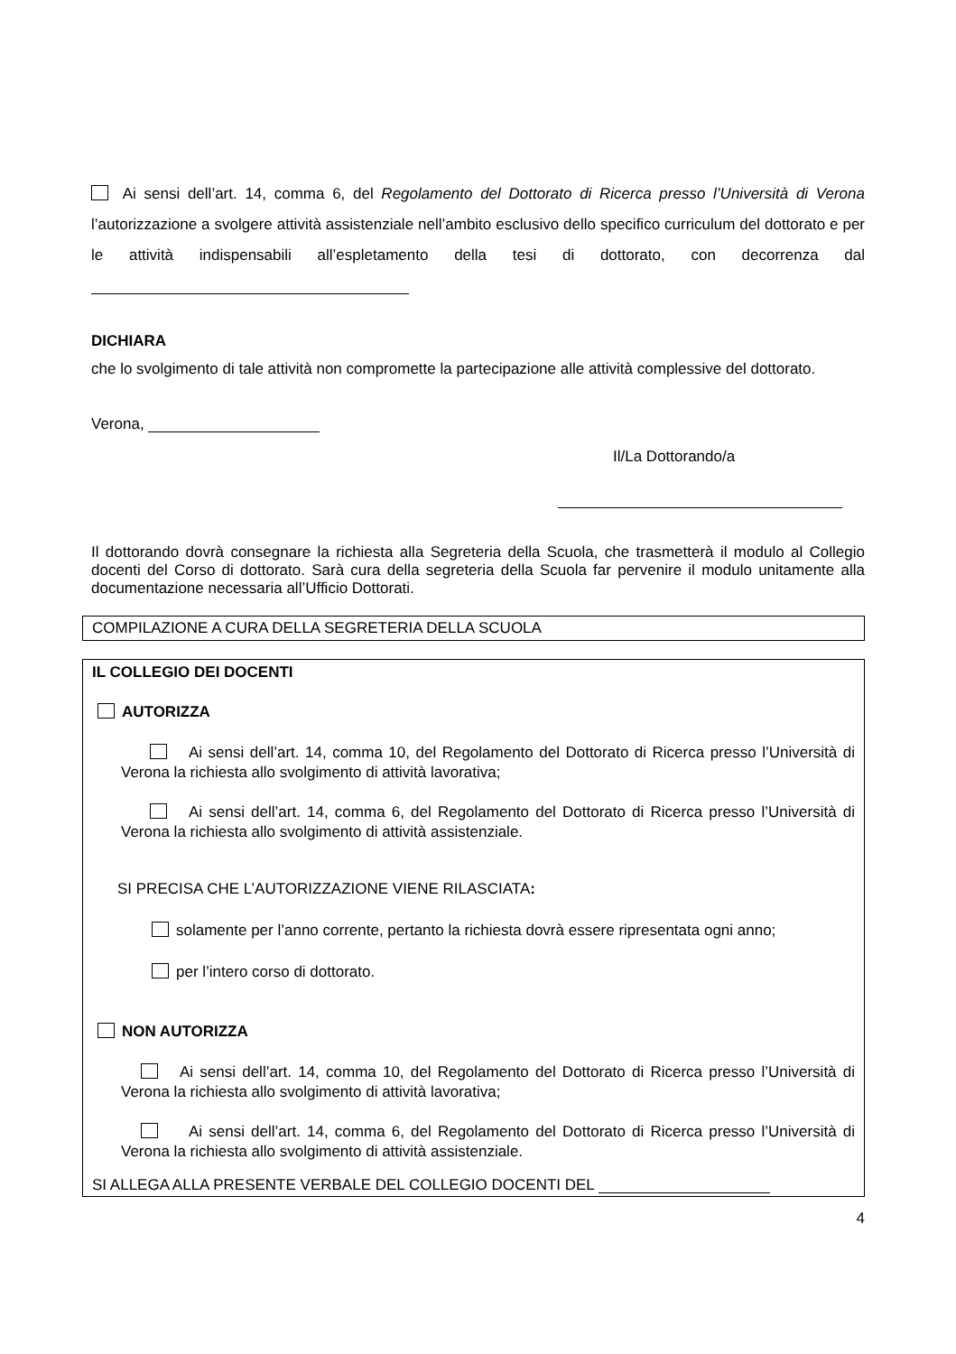Ai sensi dell’art. 14, comma 6, del Regolamento del Dottorato di Ricerca presso l’Università di Verona l’autorizzazione a svolgere attività assistenziale nell’ambito esclusivo dello specifico curriculum del dottorato e per le attività indispensabili all’espletamento della tesi di dottorato, con decorrenza dal
DICHIARA
che lo svolgimento di tale attività non compromette la partecipazione alle attività complessive del dottorato.
Verona,
Il/La Dottorando/a
Il dottorando dovrà consegnare la richiesta alla Segreteria della Scuola, che trasmetterà il modulo al Collegio docenti del Corso di dottorato. Sarà cura della segreteria della Scuola far pervenire il modulo unitamente alla documentazione necessaria all’Ufficio Dottorati.
COMPILAZIONE A CURA DELLA SEGRETERIA DELLA SCUOLA
IL COLLEGIO DEI DOCENTI
AUTORIZZA
Ai sensi dell’art. 14, comma 10, del Regolamento del Dottorato di Ricerca presso l’Università di Verona la richiesta allo svolgimento di attività lavorativa;
Ai sensi dell’art. 14, comma 6, del Regolamento del Dottorato di Ricerca presso l’Università di Verona la richiesta allo svolgimento di attività assistenziale.
SI PRECISA CHE L’AUTORIZZAZIONE VIENE RILASCIATA:
solamente per l’anno corrente, pertanto la richiesta dovrà essere ripresentata ogni anno;
per l’intero corso di dottorato.
NON AUTORIZZA
Ai sensi dell’art. 14, comma 10, del Regolamento del Dottorato di Ricerca presso l’Università di Verona la richiesta allo svolgimento di attività lavorativa;
Ai sensi dell’art. 14, comma 6, del Regolamento del Dottorato di Ricerca presso l’Università di Verona la richiesta allo svolgimento di attività assistenziale.
SI ALLEGA ALLA PRESENTE VERBALE DEL COLLEGIO DOCENTI DEL
4